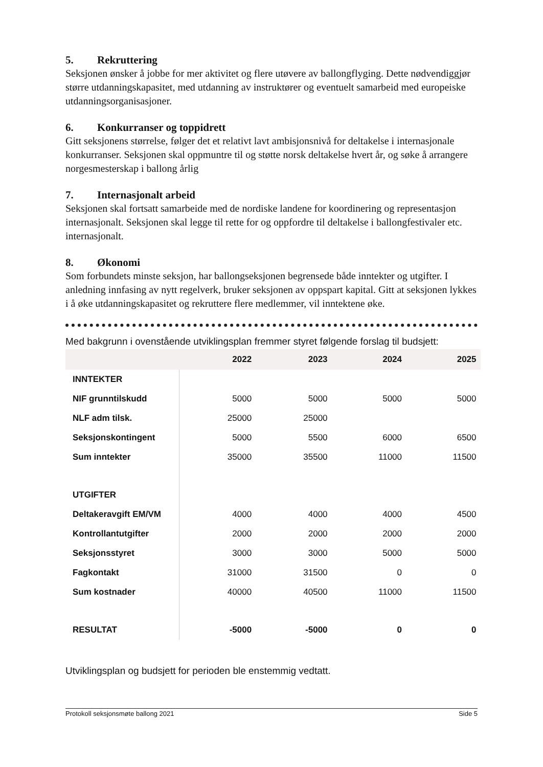5. Rekruttering
Seksjonen ønsker å jobbe for mer aktivitet og flere utøvere av ballongflyging. Dette nødvendiggjør større utdanningskapasitet, med utdanning av instruktører og eventuelt samarbeid med europeiske utdanningsorganisasjoner.
6. Konkurranser og toppidrett
Gitt seksjonens størrelse, følger det et relativt lavt ambisjonsnivå for deltakelse i internasjonale konkurranser. Seksjonen skal oppmuntre til og støtte norsk deltakelse hvert år, og søke å arrangere norgesmesterskap i ballong årlig
7. Internasjonalt arbeid
Seksjonen skal fortsatt samarbeide med de nordiske landene for koordinering og representasjon internasjonalt. Seksjonen skal legge til rette for og oppfordre til deltakelse i ballongfestivaler etc. internasjonalt.
8. Økonomi
Som forbundets minste seksjon, har ballongseksjonen begrensede både inntekter og utgifter. I anledning innfasing av nytt regelverk, bruker seksjonen av oppspart kapital. Gitt at seksjonen lykkes i å øke utdanningskapasitet og rekruttere flere medlemmer, vil inntektene øke.
Med bakgrunn i ovenstående utviklingsplan fremmer styret følgende forslag til budsjett:
| | 2022 | 2023 | 2024 | 2025 |
| --- | --- | --- | --- | --- |
| INNTEKTER | | | | |
| NIF grunntilskudd | 5000 | 5000 | 5000 | 5000 |
| NLF adm tilsk. | 25000 | 25000 | | |
| Seksjonskontingent | 5000 | 5500 | 6000 | 6500 |
| Sum inntekter | 35000 | 35500 | 11000 | 11500 |
| UTGIFTER | | | | |
| Deltakeravgift EM/VM | 4000 | 4000 | 4000 | 4500 |
| Kontrollantutgifter | 2000 | 2000 | 2000 | 2000 |
| Seksjonsstyret | 3000 | 3000 | 5000 | 5000 |
| Fagkontakt | 31000 | 31500 | 0 | 0 |
| Sum kostnader | 40000 | 40500 | 11000 | 11500 |
| RESULTAT | -5000 | -5000 | 0 | 0 |
Utviklingsplan og budsjett for perioden ble enstemmig vedtatt.
Protokoll seksjonsmøte ballong 2021 Side 5